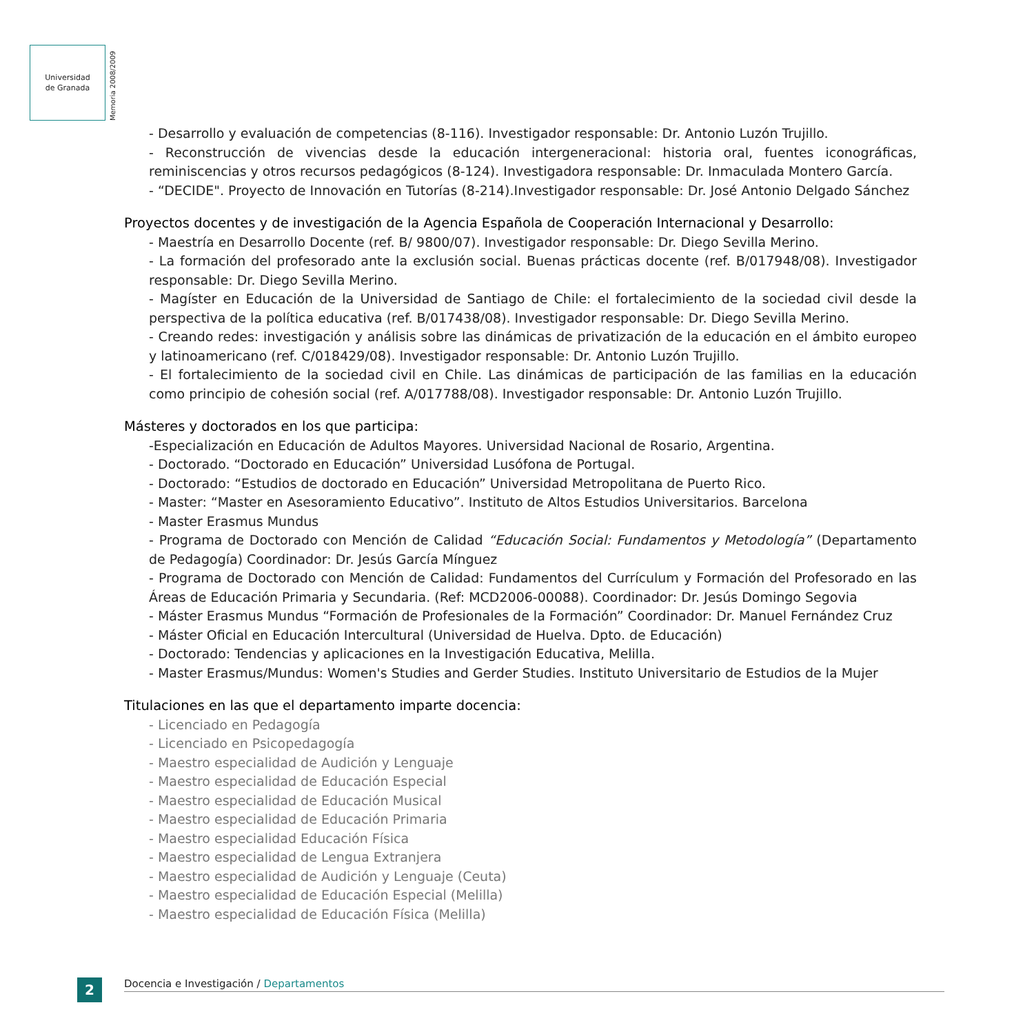Universidad
de Granada
Memoria 2008/2009
- Desarrollo y evaluación de competencias (8-116). Investigador responsable: Dr. Antonio Luzón Trujillo.
- Reconstrucción de vivencias desde la educación intergeneracional: historia oral, fuentes iconográficas, reminiscencias y otros recursos pedagógicos (8-124). Investigadora responsable: Dr. Inmaculada Montero García.
- “DECIDE". Proyecto de Innovación en Tutorías (8-214).Investigador responsable: Dr. José Antonio Delgado Sánchez
Proyectos docentes y de investigación de la Agencia Española de Cooperación Internacional y Desarrollo:
- Maestría en Desarrollo Docente (ref. B/ 9800/07). Investigador responsable: Dr. Diego Sevilla Merino.
- La formación del profesorado ante la exclusión social. Buenas prácticas docente (ref. B/017948/08). Investigador responsable: Dr. Diego Sevilla Merino.
- Magíster en Educación de la Universidad de Santiago de Chile: el fortalecimiento de la sociedad civil desde la perspectiva de la política educativa (ref. B/017438/08). Investigador responsable: Dr. Diego Sevilla Merino.
- Creando redes: investigación y análisis sobre las dinámicas de privatización de la educación en el ámbito europeo y latinoamericano (ref. C/018429/08). Investigador responsable: Dr. Antonio Luzón Trujillo.
- El fortalecimiento de la sociedad civil en Chile. Las dinámicas de participación de las familias en la educación como principio de cohesión social (ref. A/017788/08). Investigador responsable: Dr. Antonio Luzón Trujillo.
Másteres y doctorados en los que participa:
-Especialización en Educación de Adultos Mayores. Universidad Nacional de Rosario, Argentina.
- Doctorado. “Doctorado en Educación” Universidad Lusófona de Portugal.
- Doctorado: “Estudios de doctorado en Educación” Universidad Metropolitana de Puerto Rico.
- Master: “Master en Asesoramiento Educativo”. Instituto de Altos Estudios Universitarios. Barcelona
- Master Erasmus Mundus
- Programa de Doctorado con Mención de Calidad “Educación Social: Fundamentos y Metodología” (Departamento de Pedagogía) Coordinador: Dr. Jesús García Mínguez
- Programa de Doctorado con Mención de Calidad: Fundamentos del Currículum y Formación del Profesorado en las Áreas de Educación Primaria y Secundaria. (Ref: MCD2006-00088). Coordinador: Dr. Jesús Domingo Segovia
- Máster Erasmus Mundus “Formación de Profesionales de la Formación” Coordinador: Dr. Manuel Fernández Cruz
- Máster Oficial en Educación Intercultural (Universidad de Huelva. Dpto. de Educación)
- Doctorado: Tendencias y aplicaciones en la Investigación Educativa, Melilla.
- Master Erasmus/Mundus: Women's Studies and Gerder Studies. Instituto Universitario de Estudios de la Mujer
Titulaciones en las que el departamento imparte docencia:
- Licenciado en Pedagogía
- Licenciado en Psicopedagogía
- Maestro especialidad de Audición y Lenguaje
- Maestro especialidad de Educación Especial
- Maestro especialidad de Educación Musical
- Maestro especialidad de Educación Primaria
- Maestro especialidad Educación Física
- Maestro especialidad de Lengua Extranjera
- Maestro especialidad de Audición y Lenguaje (Ceuta)
- Maestro especialidad de Educación Especial (Melilla)
- Maestro especialidad de Educación Física (Melilla)
2 Docencia e Investigación / Departamentos